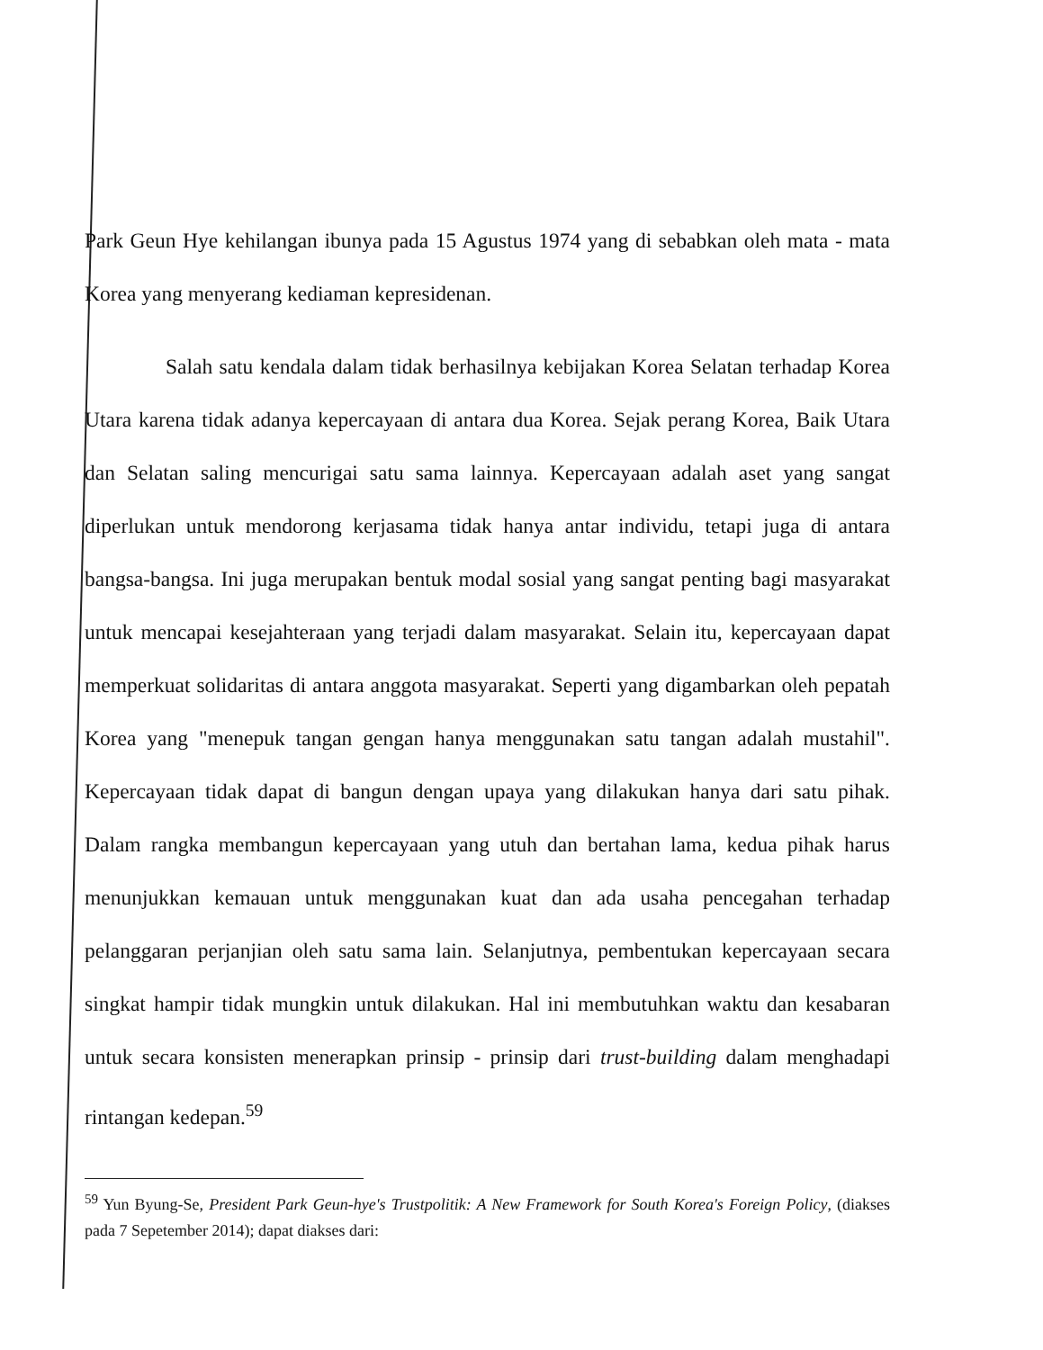Park Geun Hye kehilangan ibunya pada 15 Agustus 1974 yang di sebabkan oleh mata - mata Korea yang menyerang kediaman kepresidenan.
Salah satu kendala dalam tidak berhasilnya kebijakan Korea Selatan terhadap Korea Utara karena tidak adanya kepercayaan di antara dua Korea. Sejak perang Korea, Baik Utara dan Selatan saling mencurigai satu sama lainnya. Kepercayaan adalah aset yang sangat diperlukan untuk mendorong kerjasama tidak hanya antar individu, tetapi juga di antara bangsa-bangsa. Ini juga merupakan bentuk modal sosial yang sangat penting bagi masyarakat untuk mencapai kesejahteraan yang terjadi dalam masyarakat. Selain itu, kepercayaan dapat memperkuat solidaritas di antara anggota masyarakat. Seperti yang digambarkan oleh pepatah Korea yang "menepuk tangan gengan hanya menggunakan satu tangan adalah mustahil". Kepercayaan tidak dapat di bangun dengan upaya yang dilakukan hanya dari satu pihak. Dalam rangka membangun kepercayaan yang utuh dan bertahan lama, kedua pihak harus menunjukkan kemauan untuk menggunakan kuat dan ada usaha pencegahan terhadap pelanggaran perjanjian oleh satu sama lain. Selanjutnya, pembentukan kepercayaan secara singkat hampir tidak mungkin untuk dilakukan. Hal ini membutuhkan waktu dan kesabaran untuk secara konsisten menerapkan prinsip - prinsip dari trust-building dalam menghadapi rintangan kedepan.<sup>59</sup>
<sup>59</sup> Yun Byung-Se, President Park Geun-hye's Trustpolitik: A New Framework for South Korea's Foreign Policy, (diakses pada 7 Sepetember 2014); dapat diakses dari: